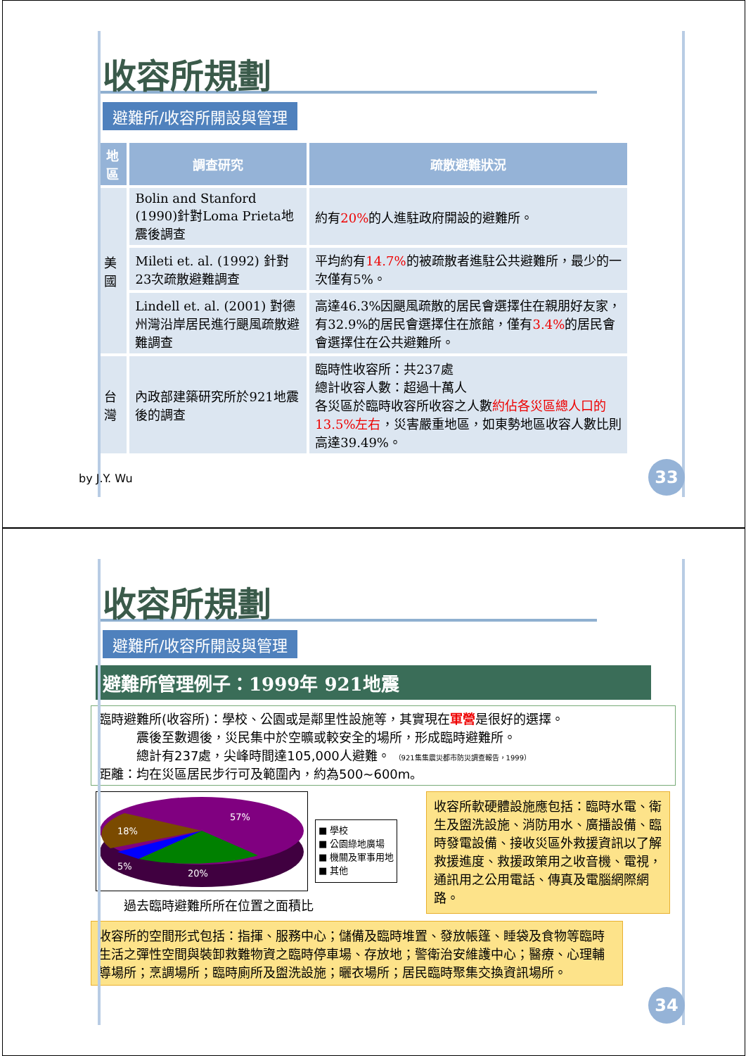收容所規劃
避難所/收容所開設與管理
| 地區 | 調查研究 | 疏散避難狀況 |
| --- | --- | --- |
| 美國 | Bolin and Stanford (1990)針對Loma Prieta地震後調查 | 約有 20% 的人進駐政府開設的避難所。 |
| | Mileti et. al. (1992) 針對23次疏散避難調查 | 平均約有 14.7% 的被疏散者進駐公共避難所，最少的一次僅有5%。 |
| | Lindell et. al. (2001) 對德州灣沿岸居民進行颶風疏散避難調查 | 高達46.3%因颶風疏散的居民會選擇住在親朋好友家，有32.9%的居民會選擇住在旅館，僅有 3.4% 的居民會會選擇住在公共避難所。 |
| 台灣 | 內政部建築研究所於921地震後的調查 | 臨時性收容所：共237處 總計收容人數：超過十萬人 各災區於臨時收容所收容之人數 約佔各災區總人口的13.5%左右 ，災害嚴重地區，如東勢地區收容人數比則高達39.49%。 |
by J.Y. Wu 33
收容所規劃
避難所/收容所開設與管理
避難所管理例子：1999年 921地震
臨時避難所(收容所)：學校、公園或是鄰里性設施等，其實現在軍營是很好的選擇。
   震後至數週後，災民集中於空曠或較安全的場所，形成臨時避難所。
   總計有237處，尖峰時間達105,000人避難。 （921集集震災都市防災調查報告，1999）
距離：均在災區居民步行可及範圍內，約為500~600m。
57%
18%
5%
20%
■ 學校
■ 公園綠地廣場
■ 機關及軍事用地
■ 其他
過去臨時避難所所在位置之面積比
收容所軟硬體設施應包括：臨時水電、衛生及盥洗設施、消防用水、廣播設備、臨時發電設備、接收災區外救援資訊以了解救援進度、救援政策用之收音機、電視，通訊用之公用電話、傳真及電腦網際網路。
收容所的空間形式包括：指揮、服務中心；儲備及臨時堆置、發放帳篷、睡袋及食物等臨時生活之彈性空間與裝卸救難物資之臨時停車場、存放地；警衛治安維護中心；醫療、心理輔導場所；烹調場所；臨時廁所及盥洗設施；曬衣場所；居民臨時聚集交換資訊場所。
34